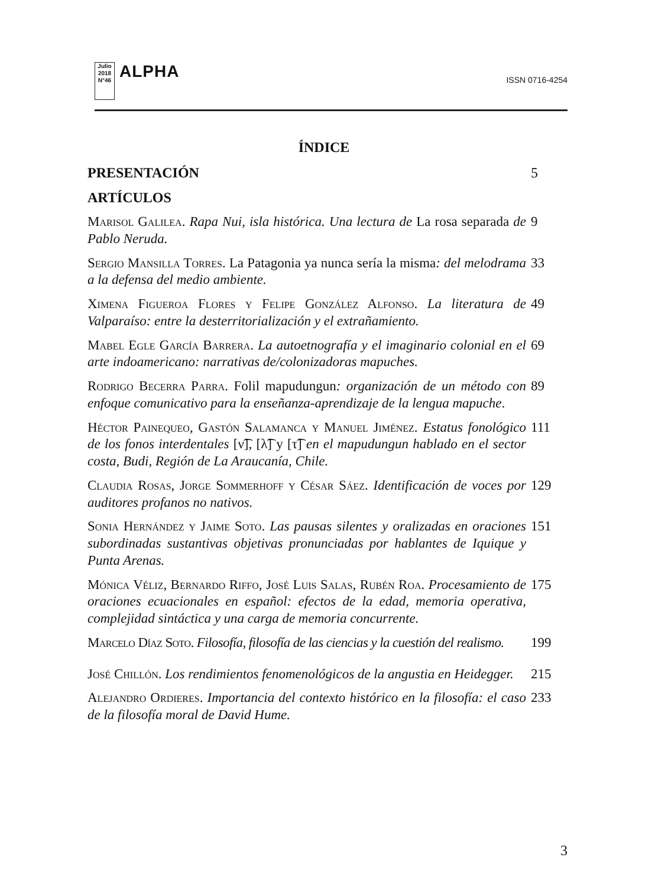Julio 2018
N°46
ALPHA
ISSN 0716-4254
ÍNDICE
PRESENTACIÓN 5
ARTÍCULOS
Marisol Galilea. Rapa Nui, isla histórica. Una lectura de La rosa separada de Pablo Neruda.
9
Sergio Mansilla Torres. La Patagonia ya nunca sería la misma: del melodrama a la defensa del medio ambiente.
33
Ximena Figueroa Flores y Felipe González Alfonso. La literatura de Valparaíso: entre la desterritorialización y el extrañamiento.
49
Mabel Egle García Barrera. La autoetnografía y el imaginario colonial en el arte indoamericano: narrativas de/colonizadoras mapuches.
69
Rodrigo Becerra Parra. Folil mapudungun: organización de un método con enfoque comunicativo para la enseñanza-aprendizaje de la lengua mapuche.
89
Héctor Painequeo, Gastón Salamanca y Manuel Jiménez. Estatus fonológico de los fonos interdentales [ν͡], [λ͡] y [τ͡] en el mapudungun hablado en el sector costa, Budi, Región de La Araucanía, Chile.
111
Claudia Rosas, Jorge Sommerhoff y César Sáez. Identificación de voces por auditores profanos no nativos.
129
Sonia Hernández y Jaime Soto. Las pausas silentes y oralizadas en oraciones subordinadas sustantivas objetivas pronunciadas por hablantes de Iquique y Punta Arenas.
151
Mónica Véliz, Bernardo Riffo, José Luis Salas, Rubén Roa. Procesamiento de oraciones ecuacionales en español: efectos de la edad, memoria operativa, complejidad sintáctica y una carga de memoria concurrente.
175
Marcelo Díaz Soto. Filosofía, filosofía de las ciencias y la cuestión del realismo.
199
José Chillón. Los rendimientos fenomenológicos de la angustia en Heidegger.
215
Alejandro Ordieres. Importancia del contexto histórico en la filosofía: el caso de la filosofía moral de David Hume.
233
3